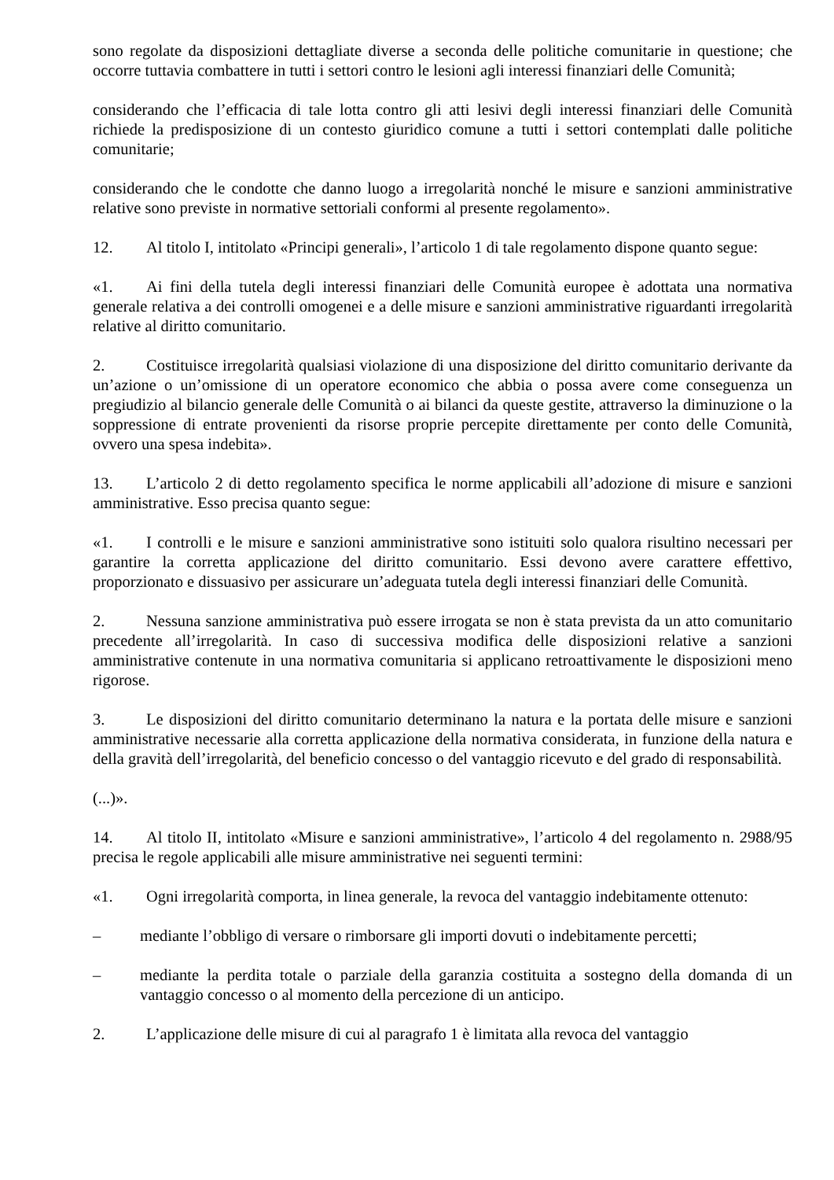sono regolate da disposizioni dettagliate diverse a seconda delle politiche comunitarie in questione; che occorre tuttavia combattere in tutti i settori contro le lesioni agli interessi finanziari delle Comunità;
considerando che l’efficacia di tale lotta contro gli atti lesivi degli interessi finanziari delle Comunità richiede la predisposizione di un contesto giuridico comune a tutti i settori contemplati dalle politiche comunitarie;
considerando che le condotte che danno luogo a irregolarità nonché le misure e sanzioni amministrative relative sono previste in normative settoriali conformi al presente regolamento».
12. Al titolo I, intitolato «Principi generali», l’articolo 1 di tale regolamento dispone quanto segue:
«1. Ai fini della tutela degli interessi finanziari delle Comunità europee è adottata una normativa generale relativa a dei controlli omogenei e a delle misure e sanzioni amministrative riguardanti irregolarità relative al diritto comunitario.
2. Costituisce irregolarità qualsiasi violazione di una disposizione del diritto comunitario derivante da un’azione o un’omissione di un operatore economico che abbia o possa avere come conseguenza un pregiudizio al bilancio generale delle Comunità o ai bilanci da queste gestite, attraverso la diminuzione o la soppressione di entrate provenienti da risorse proprie percepite direttamente per conto delle Comunità, ovvero una spesa indebita».
13. L’articolo 2 di detto regolamento specifica le norme applicabili all’adozione di misure e sanzioni amministrative. Esso precisa quanto segue:
«1. I controlli e le misure e sanzioni amministrative sono istituiti solo qualora risultino necessari per garantire la corretta applicazione del diritto comunitario. Essi devono avere carattere effettivo, proporzionato e dissuasivo per assicurare un’adeguata tutela degli interessi finanziari delle Comunità.
2. Nessuna sanzione amministrativa può essere irrogata se non è stata prevista da un atto comunitario precedente all’irregolarità. In caso di successiva modifica delle disposizioni relative a sanzioni amministrative contenute in una normativa comunitaria si applicano retroattivamente le disposizioni meno rigorose.
3. Le disposizioni del diritto comunitario determinano la natura e la portata delle misure e sanzioni amministrative necessarie alla corretta applicazione della normativa considerata, in funzione della natura e della gravità dell’irregolarità, del beneficio concesso o del vantaggio ricevuto e del grado di responsabilità.
(...)».
14. Al titolo II, intitolato «Misure e sanzioni amministrative», l’articolo 4 del regolamento n. 2988/95 precisa le regole applicabili alle misure amministrative nei seguenti termini:
«1. Ogni irregolarità comporta, in linea generale, la revoca del vantaggio indebitamente ottenuto:
– mediante l’obbligo di versare o rimborsare gli importi dovuti o indebitamente percetti;
– mediante la perdita totale o parziale della garanzia costituita a sostegno della domanda di un vantaggio concesso o al momento della percezione di un anticipo.
2. L’applicazione delle misure di cui al paragrafo 1 è limitata alla revoca del vantaggio